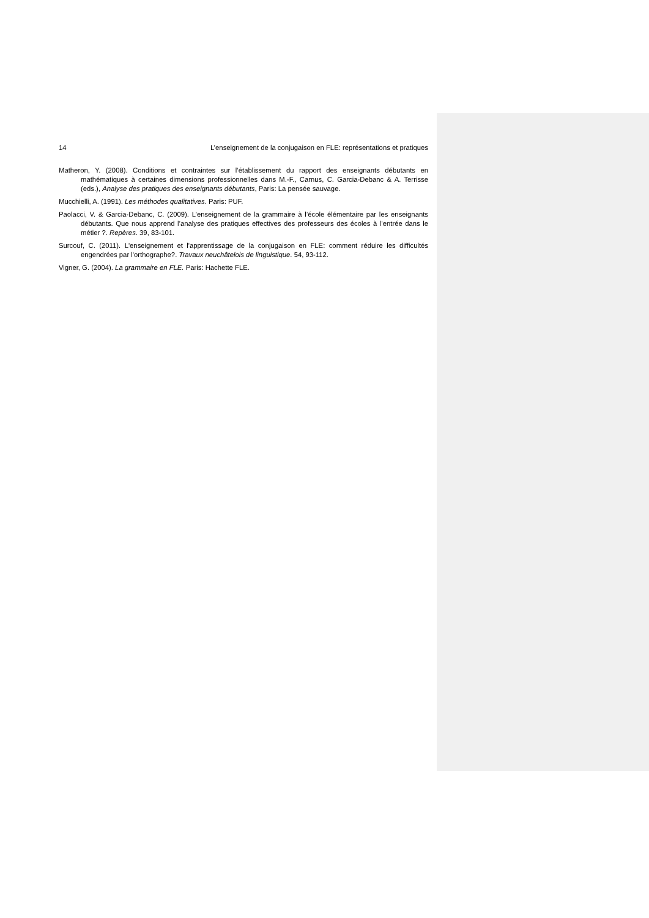14 L’enseignement de la conjugaison en FLE: représentations et pratiques
Matheron, Y. (2008). Conditions et contraintes sur l’établissement du rapport des enseignants débutants en mathématiques à certaines dimensions professionnelles dans M.-F., Carnus, C. Garcia-Debanc & A. Terrisse (eds.), Analyse des pratiques des enseignants débutants, Paris: La pensée sauvage.
Mucchielli, A. (1991). Les méthodes qualitatives. Paris: PUF.
Paolacci, V. & Garcia-Debanc, C. (2009). L’enseignement de la grammaire à l’école élémentaire par les enseignants débutants. Que nous apprend l’analyse des pratiques effectives des professeurs des écoles à l’entrée dans le métier ?. Repères. 39, 83-101.
Surcouf, C. (2011). L'enseignement et l'apprentissage de la conjugaison en FLE: comment réduire les difficultés engendrées par l'orthographe?. Travaux neuchâtelois de linguistique. 54, 93-112.
Vigner, G. (2004). La grammaire en FLE. Paris: Hachette FLE.